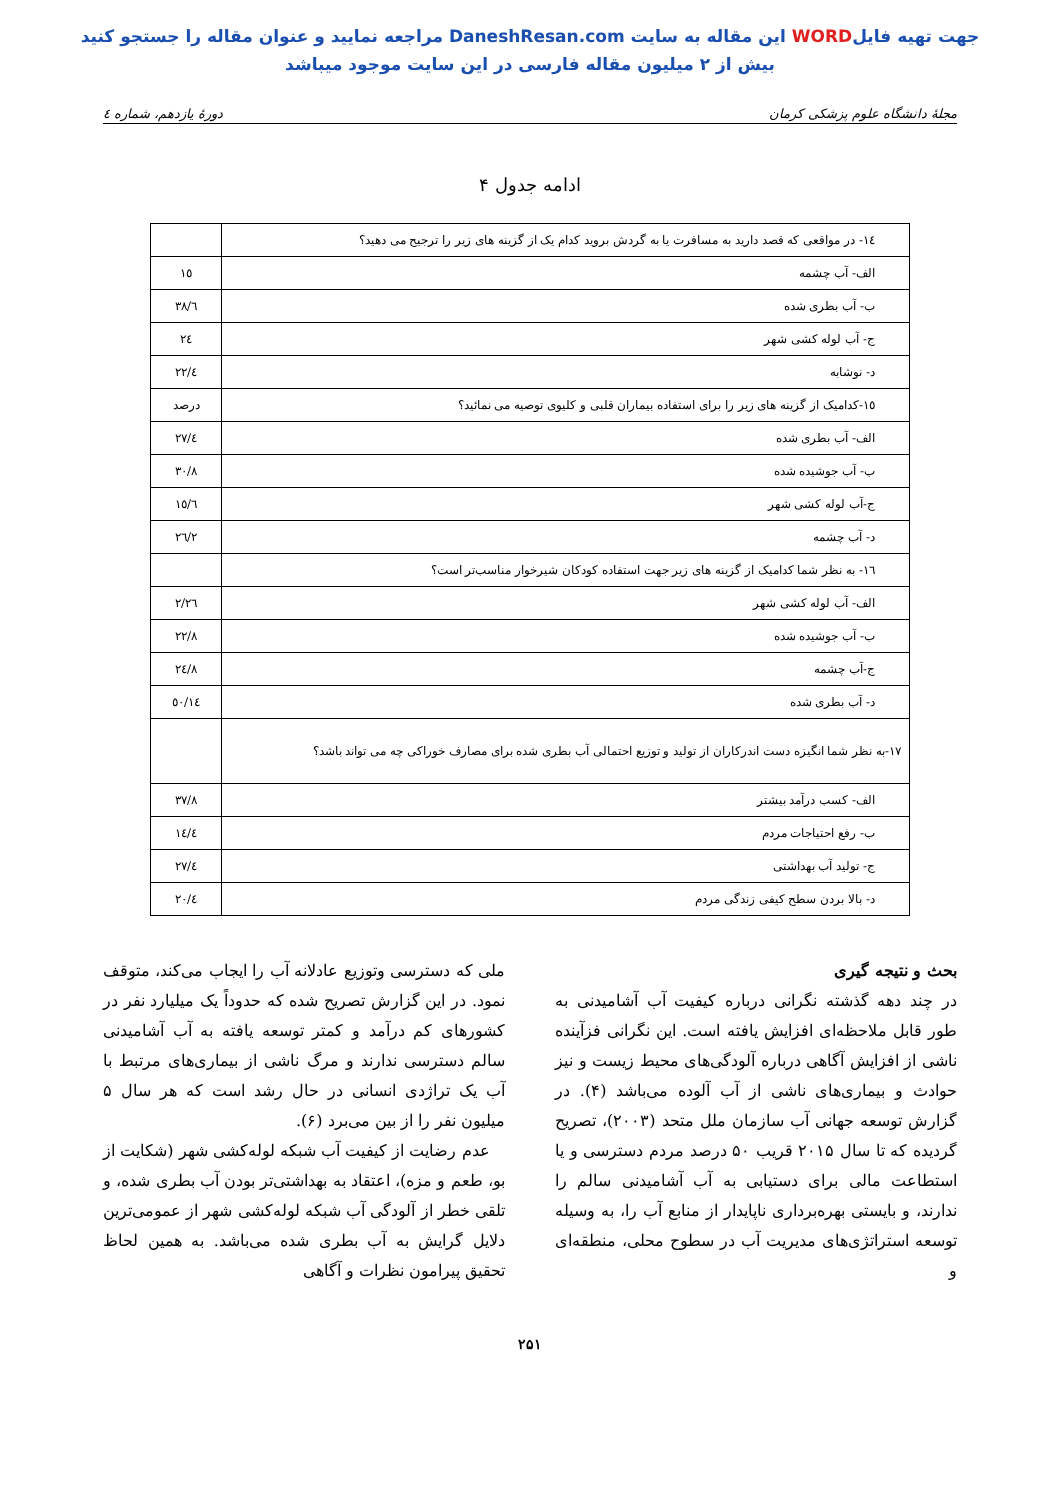جهت تهیه فایلWORD این مقاله به سایت DaneshResan.com مراجعه نمایید و عنوان مقاله را جستجو کنید
بیش از ۲ میلیون مقاله فارسی در این سایت موجود میباشد
مجلهٔ دانشگاه علوم پزشکی کرمان دورهٔ یازدهم، شماره ٤
ادامه جدول ۴
| ١٤- در مواقعی که قصد دارید به مسافرت یا به گردش بروید کدام یک از گزینه های زیر را ترجیح می دهید؟ | |
| الف- آب چشمه | ١٥ |
| ب- آب بطری شده | ٣٨/٦ |
| ج- آب لوله کشی شهر | ٢٤ |
| د- نوشابه | ٢٢/٤ |
| ١٥-کدامیک از گزینه های زیر را برای استفاده بیماران قلبی و کلیوی توصیه می نمائید؟ | درصد |
| الف- آب بطری شده | ٢٧/٤ |
| ب- آب جوشیده شده | ٣٠/٨ |
| ج-آب لوله کشی شهر | ١٥/٦ |
| د- آب چشمه | ٢٦/٢ |
| ١٦- به نظر شما کدامیک از گزینه های زیر جهت استفاده کودکان شیرخوار مناسب‌تر است؟ | |
| الف- آب لوله کشی شهر | ٢/٢٦ |
| ب- آب جوشیده شده | ٢٢/٨ |
| ج-آب چشمه | ٢٤/٨ |
| د- آب بطری شده | ٥٠/١٤ |
| ١٧-به نظر شما انگیزه دست اندرکاران از تولید و توزیع احتمالی آب بطری شده برای مصارف خوراکی چه می تواند باشد؟ | |
| الف- کسب درآمد بیشتر | ٣٧/٨ |
| ب- رفع احتیاجات مردم | ١٤/٤ |
| ج- تولید آب بهداشتی | ٢٧/٤ |
| د- بالا بردن سطح کیفی زندگی مردم | ٢٠/٤ |
بحث و نتیجه گیری
در چند دهه گذشته نگرانی درباره کیفیت آب آشامیدنی به طور قابل ملاحظه‌ای افزایش یافته است. این نگرانی فزآینده ناشی از افزایش آگاهی درباره آلودگی‌های محیط زیست و نیز حوادث و بیماری‌های ناشی از آب آلوده می‌باشد (۴). در گزارش توسعه جهانی آب سازمان ملل متحد (۲۰۰۳)، تصریح گردیده که تا سال ۲۰۱۵ قریب ۵۰ درصد مردم دسترسی و یا استطاعت مالی برای دستیابی به آب آشامیدنی سالم را ندارند، و بایستی بهره‌برداری ناپایدار از منابع آب را، به وسیله توسعه استراتژی‌های مدیریت آب در سطوح محلی، منطقه‌ای و
ملی که دسترسی وتوزیع عادلانه آب را ایجاب می‌کند، متوقف نمود. در این گزارش تصریح شده که حدوداً یک میلیارد نفر در کشورهای کم درآمد و کمتر توسعه یافته به آب آشامیدنی سالم دسترسی ندارند و مرگ ناشی از بیماری‌های مرتبط با آب یک تراژدی انسانی در حال رشد است که هر سال ۵ میلیون نفر را از بین می‌برد (۶).
عدم رضایت از کیفیت آب شبکه لوله‌کشی شهر (شکایت از بو، طعم و مزه)، اعتقاد به بهداشتی‌تر بودن آب بطری شده، و تلقی خطر از آلودگی آب شبکه لوله‌کشی شهر از عمومی‌ترین دلایل گرایش به آب بطری شده می‌باشد. به همین لحاظ تحقیق پیرامون نظرات و آگاهی
۲۵۱